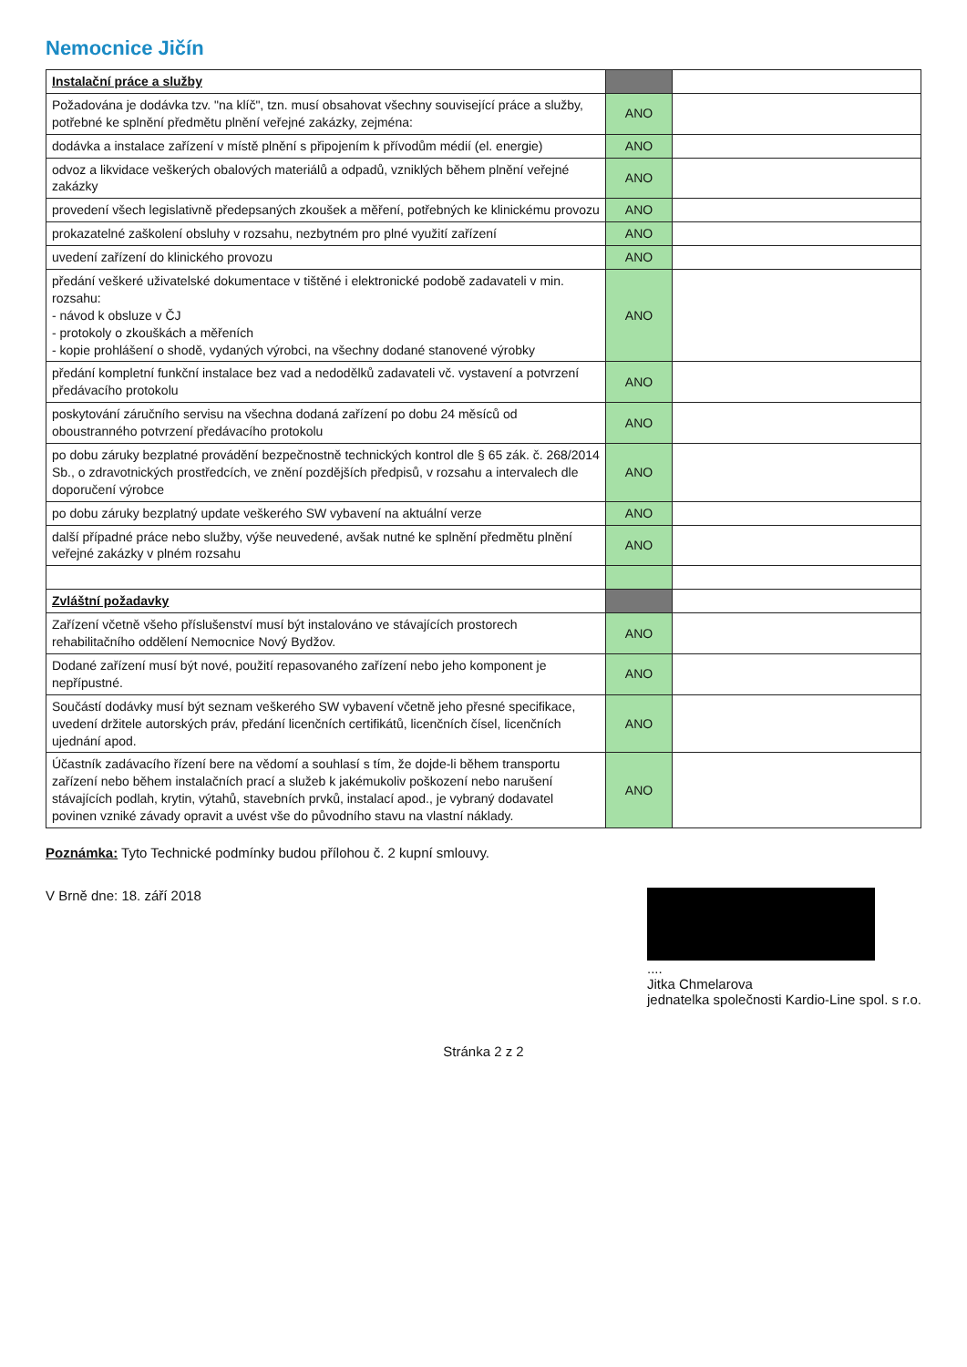Nemocnice Jičín
| Instalační práce a služby | | |
| Požadována je dodávka tzv. "na klíč", tzn. musí obsahovat všechny související práce a služby, potřebné ke splnění předmětu plnění veřejné zakázky, zejména: | ANO | |
| dodávka a instalace zařízení v místě plnění s připojením k přívodům médií (el. energie) | ANO | |
| odvoz a likvidace veškerých obalových materiálů a odpadů, vzniklých během plnění veřejné zakázky | ANO | |
| provedení všech legislativně předepsaných zkoušek a měření, potřebných ke klinickému provozu | ANO | |
| prokazatelné zaškolení obsluhy v rozsahu, nezbytném pro plné využití zařízení | ANO | |
| uvedení zařízení do klinického provozu | ANO | |
| předání veškeré uživatelské dokumentace v tištěné i elektronické podobě zadavateli v min. rozsahu: - návod k obsluze v ČJ - protokoly o zkouškách a měřeních - kopie prohlášení o shodě, vydaných výrobci, na všechny dodané stanovené výrobky | ANO | |
| předání kompletní funkční instalace bez vad a nedodělků zadavateli vč. vystavení a potvrzení předávacího protokolu | ANO | |
| poskytování záručního servisu na všechna dodaná zařízení po dobu 24 měsíců od oboustranného potvrzení předávacího protokolu | ANO | |
| po dobu záruky bezplatné provádění bezpečnostně technických kontrol dle § 65 zák. č. 268/2014 Sb., o zdravotnických prostředcích, ve znění pozdějších předpisů, v rozsahu a intervalech dle doporučení výrobce | ANO | |
| po dobu záruky bezplatný update veškerého SW vybavení na aktuální verze | ANO | |
| další případné práce nebo služby, výše neuvedené, avšak nutné ke splnění předmětu plnění veřejné zakázky v plném rozsahu | ANO | |
| Zvláštní požadavky | | |
| Zařízení včetně všeho příslušenství musí být instalováno ve stávajících prostorech rehabilitačního oddělení Nemocnice Nový Bydžov. | ANO | |
| Dodané zařízení musí být nové, použití repasovaného zařízení nebo jeho komponent je nepřípustné. | ANO | |
| Součástí dodávky musí být seznam veškerého SW vybavení včetně jeho přesné specifikace, uvedení držitele autorských práv, předání licenčních certifikátů, licenčních čísel, licenčních ujednání apod. | ANO | |
| Účastník zadávacího řízení bere na vědomí a souhlasí s tím, že dojde-li během transportu zařízení nebo během instalačních prací a služeb k jakémukoliv poškození nebo narušení stávajících podlah, krytin, výtahů, stavebních prvků, instalací apod., je vybraný dodavatel povinen vzniké závady opravit a uvést vše do původního stavu na vlastní náklady. | ANO | |
Poznámka: Tyto Technické podmínky budou přílohou č. 2 kupní smlouvy.
V Brně dne: 18. září 2018 ....
Jitka Chmelarova
jednatelka společnosti Kardio-Line spol. s r.o.
Stránka 2 z 2